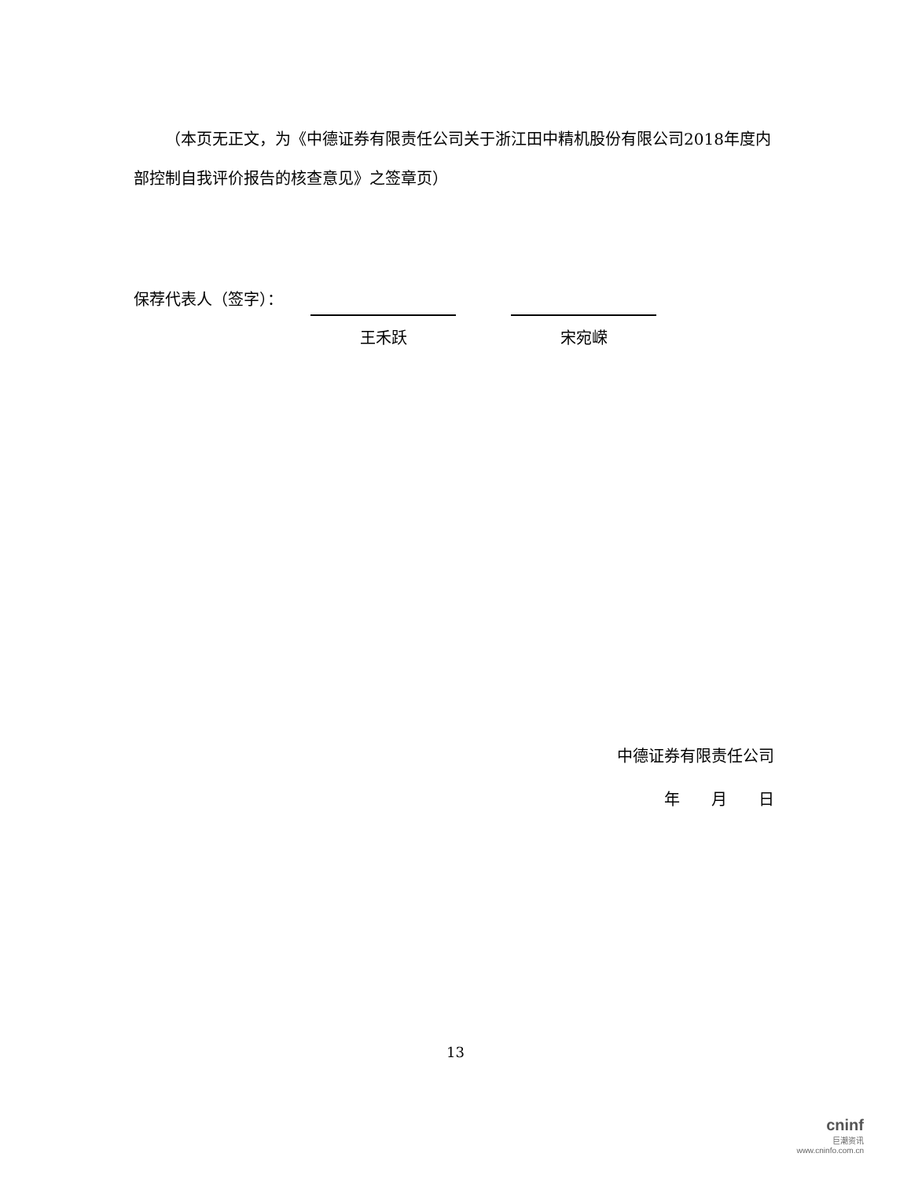（本页无正文，为《中德证券有限责任公司关于浙江田中精机股份有限公司2018年度内部控制自我评价报告的核查意见》之签章页）
保荐代表人（签字）：
王禾跃 宋宛嵘
中德证券有限责任公司
年　　月　　日
13
cninf
巨潮资讯
www.cninfo.com.cn